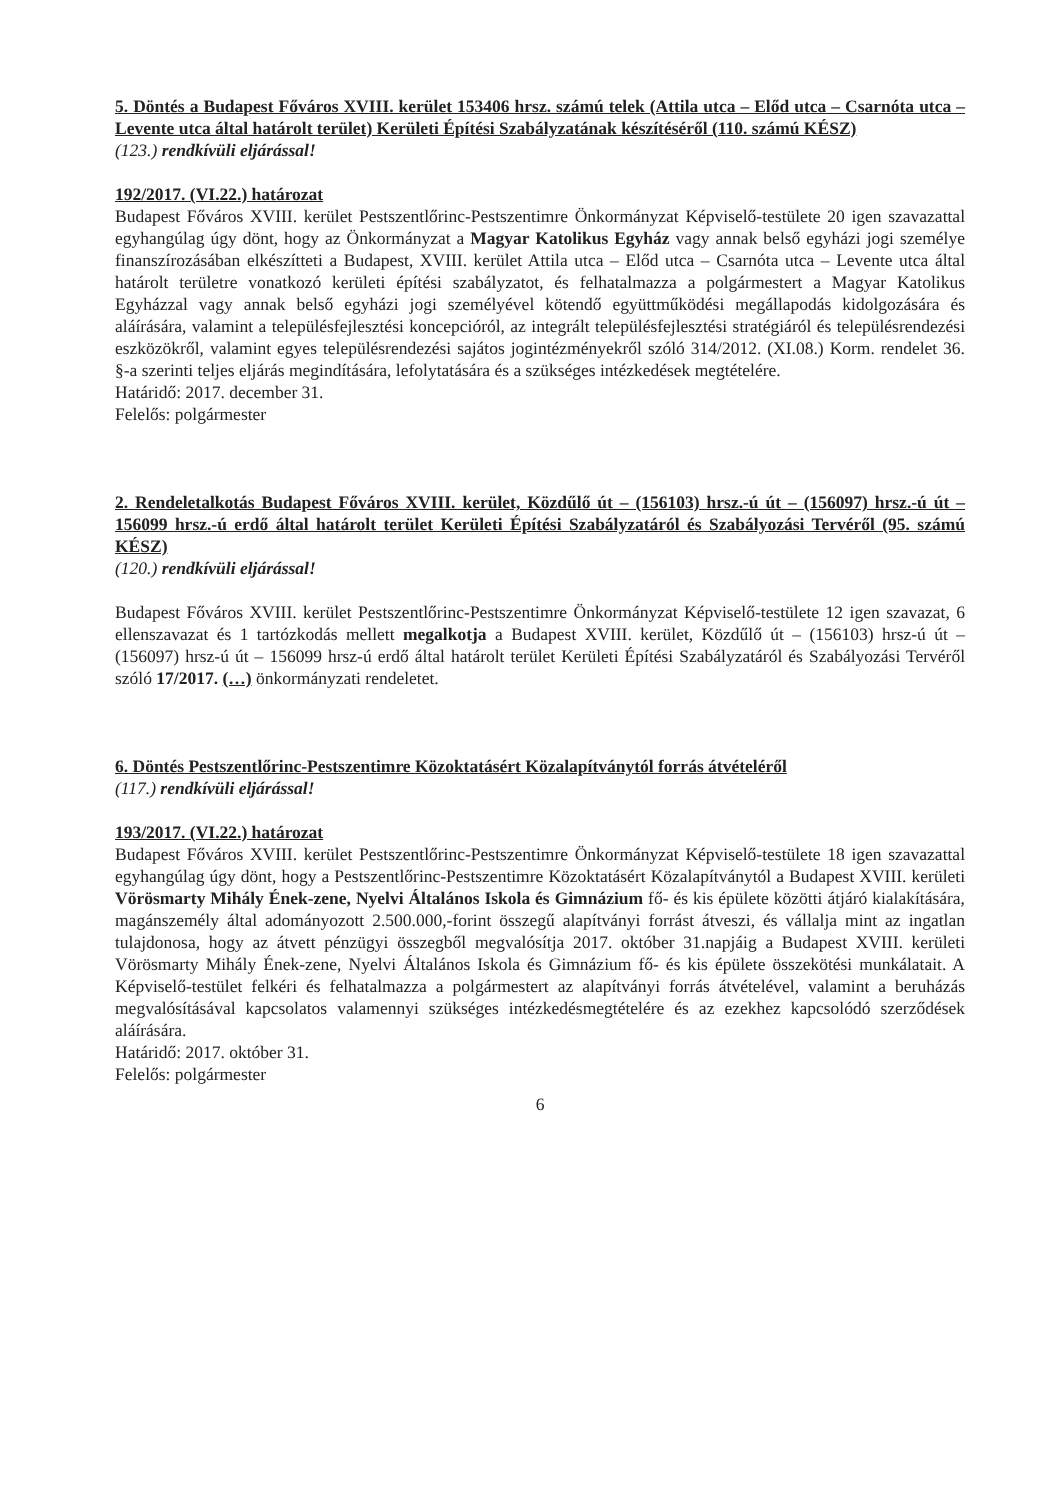5. Döntés a Budapest Főváros XVIII. kerület 153406 hrsz. számú telek (Attila utca – Előd utca – Csarnóta utca – Levente utca által határolt terület) Kerületi Építési Szabályzatának készítéséről (110. számú KÉSZ)
(123.) rendkívüli eljárással!
192/2017. (VI.22.) határozat
Budapest Főváros XVIII. kerület Pestszentlőrinc-Pestszentimre Önkormányzat Képviselő-testülete 20 igen szavazattal egyhangúlag úgy dönt, hogy az Önkormányzat a Magyar Katolikus Egyház vagy annak belső egyházi jogi személye finanszírozásában elkészítteti a Budapest, XVIII. kerület Attila utca – Előd utca – Csarnóta utca – Levente utca által határolt területre vonatkozó kerületi építési szabályzatot, és felhatalmazza a polgármestert a Magyar Katolikus Egyházzal vagy annak belső egyházi jogi személyével kötendő együttműködési megállapodás kidolgozására és aláírására, valamint a településfejlesztési koncepcióról, az integrált településfejlesztési stratégiáról és településrendezési eszközökről, valamint egyes településrendezési sajátos jogintézményekről szóló 314/2012. (XI.08.) Korm. rendelet 36. §-a szerinti teljes eljárás megindítására, lefolytatására és a szükséges intézkedések megtételére.
Határidő: 2017. december 31.
Felelős: polgármester
2. Rendeletalkotás Budapest Főváros XVIII. kerület, Közdűlő út – (156103) hrsz.-ú út – (156097) hrsz.-ú út – 156099 hrsz.-ú erdő által határolt terület Kerületi Építési Szabályzatáról és Szabályozási Tervéről (95. számú KÉSZ)
(120.) rendkívüli eljárással!
Budapest Főváros XVIII. kerület Pestszentlőrinc-Pestszentimre Önkormányzat Képviselő-testülete 12 igen szavazat, 6 ellenszavazat és 1 tartózkodás mellett megalkotja a Budapest XVIII. kerület, Közdűlő út – (156103) hrsz-ú út – (156097) hrsz-ú út – 156099 hrsz-ú erdő által határolt terület Kerületi Építési Szabályzatáról és Szabályozási Tervéről szóló 17/2017. (…) önkormányzati rendeletet.
6. Döntés Pestszentlőrinc-Pestszentimre Közoktatásért Közalapítványtól forrás átvételéről
(117.) rendkívüli eljárással!
193/2017. (VI.22.) határozat
Budapest Főváros XVIII. kerület Pestszentlőrinc-Pestszentimre Önkormányzat Képviselő-testülete 18 igen szavazattal egyhangúlag úgy dönt, hogy a Pestszentlőrinc-Pestszentimre Közoktatásért Közalapítványtól a Budapest XVIII. kerületi Vörösmarty Mihály Ének-zene, Nyelvi Általános Iskola és Gimnázium fő- és kis épülete közötti átjáró kialakítására, magánszemély által adományozott 2.500.000,-forint összegű alapítványi forrást átveszi, és vállalja mint az ingatlan tulajdonosa, hogy az átvett pénzügyi összegből megvalósítja 2017. október 31.napjáig a Budapest XVIII. kerületi Vörösmarty Mihály Ének-zene, Nyelvi Általános Iskola és Gimnázium fő- és kis épülete összekötési munkálatait. A Képviselő-testület felkéri és felhatalmazza a polgármestert az alapítványi forrás átvételével, valamint a beruházás megvalósításával kapcsolatos valamennyi szükséges intézkedésmegtételére és az ezekhez kapcsolódó szerződések aláírására.
Határidő: 2017. október 31.
Felelős: polgármester
6